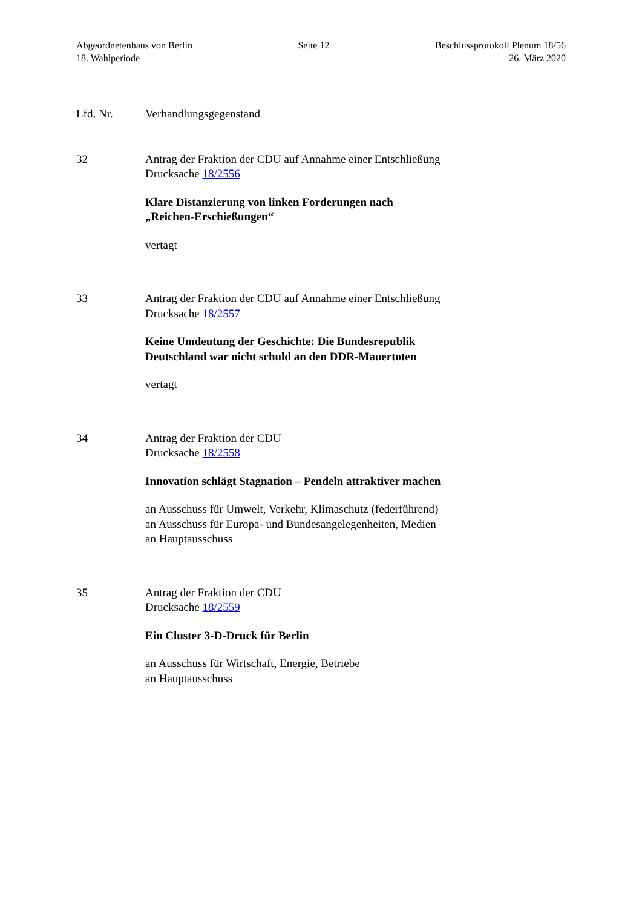Abgeordnetenhaus von Berlin
18. Wahlperiode
Seite 12 Beschlussprotokoll Plenum 18/56
26. März 2020
Lfd. Nr. Verhandlungsgegenstand
32 Antrag der Fraktion der CDU auf Annahme einer Entschließung
Drucksache 18/2556
Klare Distanzierung von linken Forderungen nach „Reichen-Erschießungen“
vertagt
33 Antrag der Fraktion der CDU auf Annahme einer Entschließung
Drucksache 18/2557
Keine Umdeutung der Geschichte: Die Bundesrepublik Deutschland war nicht schuld an den DDR-Mauertoten
vertagt
34 Antrag der Fraktion der CDU
Drucksache 18/2558
Innovation schlägt Stagnation – Pendeln attraktiver machen
an Ausschuss für Umwelt, Verkehr, Klimaschutz (federführend)
an Ausschuss für Europa- und Bundesangelegenheiten, Medien
an Hauptausschuss
35 Antrag der Fraktion der CDU
Drucksache 18/2559
Ein Cluster 3-D-Druck für Berlin
an Ausschuss für Wirtschaft, Energie, Betriebe
an Hauptausschuss